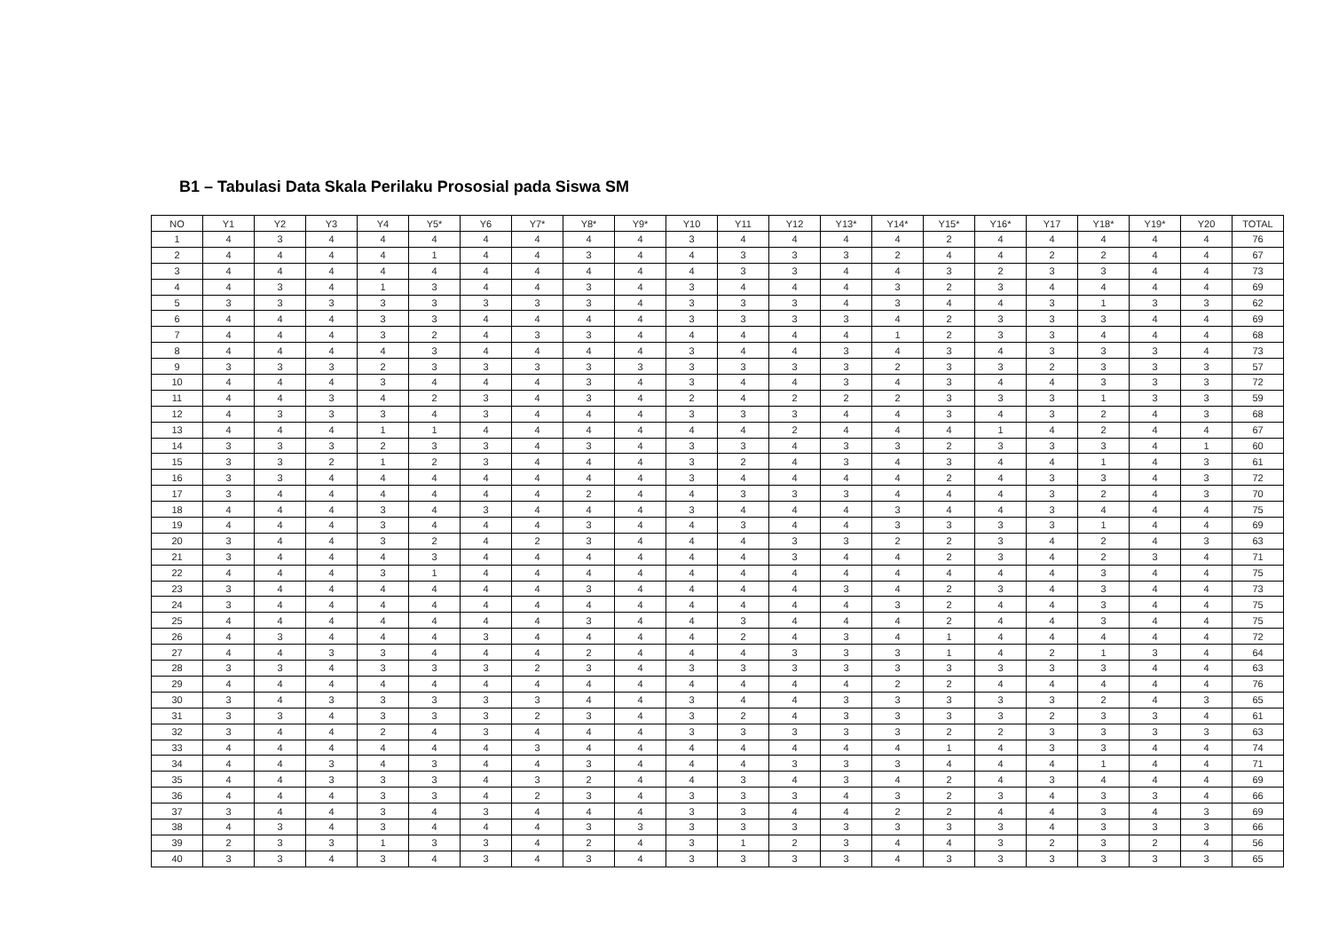B1 – Tabulasi Data Skala Perilaku Prososial pada Siswa SM
| NO | Y1 | Y2 | Y3 | Y4 | Y5* | Y6 | Y7* | Y8* | Y9* | Y10 | Y11 | Y12 | Y13* | Y14* | Y15* | Y16* | Y17 | Y18* | Y19* | Y20 | TOTAL |
| --- | --- | --- | --- | --- | --- | --- | --- | --- | --- | --- | --- | --- | --- | --- | --- | --- | --- | --- | --- | --- | --- |
| 1 | 4 | 3 | 4 | 4 | 4 | 4 | 4 | 4 | 4 | 3 | 4 | 4 | 4 | 4 | 2 | 4 | 4 | 4 | 4 | 4 | 76 |
| 2 | 4 | 4 | 4 | 4 | 1 | 4 | 4 | 3 | 4 | 4 | 3 | 3 | 3 | 2 | 4 | 4 | 2 | 2 | 4 | 4 | 67 |
| 3 | 4 | 4 | 4 | 4 | 4 | 4 | 4 | 4 | 4 | 4 | 3 | 3 | 4 | 4 | 3 | 2 | 3 | 3 | 4 | 4 | 73 |
| 4 | 4 | 3 | 4 | 1 | 3 | 4 | 4 | 3 | 4 | 3 | 4 | 4 | 4 | 3 | 2 | 3 | 4 | 4 | 4 | 4 | 69 |
| 5 | 3 | 3 | 3 | 3 | 3 | 3 | 3 | 3 | 4 | 3 | 3 | 3 | 4 | 3 | 4 | 4 | 3 | 1 | 3 | 3 | 62 |
| 6 | 4 | 4 | 4 | 3 | 3 | 4 | 4 | 4 | 4 | 3 | 3 | 3 | 3 | 4 | 2 | 3 | 3 | 3 | 4 | 4 | 69 |
| 7 | 4 | 4 | 4 | 3 | 2 | 4 | 3 | 3 | 4 | 4 | 4 | 4 | 4 | 1 | 2 | 3 | 3 | 4 | 4 | 4 | 68 |
| 8 | 4 | 4 | 4 | 4 | 3 | 4 | 4 | 4 | 4 | 3 | 4 | 4 | 3 | 4 | 3 | 4 | 3 | 3 | 3 | 4 | 73 |
| 9 | 3 | 3 | 3 | 2 | 3 | 3 | 3 | 3 | 3 | 3 | 3 | 3 | 3 | 2 | 3 | 3 | 2 | 3 | 3 | 3 | 57 |
| 10 | 4 | 4 | 4 | 3 | 4 | 4 | 4 | 3 | 4 | 3 | 4 | 4 | 3 | 4 | 3 | 4 | 4 | 3 | 3 | 3 | 72 |
| 11 | 4 | 4 | 3 | 4 | 2 | 3 | 4 | 3 | 4 | 2 | 4 | 2 | 2 | 2 | 3 | 3 | 3 | 1 | 3 | 3 | 59 |
| 12 | 4 | 3 | 3 | 3 | 4 | 3 | 4 | 4 | 4 | 3 | 3 | 3 | 4 | 4 | 3 | 4 | 3 | 2 | 4 | 3 | 68 |
| 13 | 4 | 4 | 4 | 1 | 1 | 4 | 4 | 4 | 4 | 4 | 4 | 2 | 4 | 4 | 4 | 1 | 4 | 2 | 4 | 4 | 67 |
| 14 | 3 | 3 | 3 | 2 | 3 | 3 | 4 | 3 | 4 | 3 | 3 | 4 | 3 | 3 | 2 | 3 | 3 | 3 | 4 | 1 | 60 |
| 15 | 3 | 3 | 2 | 1 | 2 | 3 | 4 | 4 | 4 | 3 | 2 | 4 | 3 | 4 | 3 | 4 | 4 | 1 | 4 | 3 | 61 |
| 16 | 3 | 3 | 4 | 4 | 4 | 4 | 4 | 4 | 4 | 3 | 4 | 4 | 4 | 4 | 2 | 4 | 3 | 3 | 4 | 3 | 72 |
| 17 | 3 | 4 | 4 | 4 | 4 | 4 | 4 | 2 | 4 | 4 | 3 | 3 | 3 | 4 | 4 | 4 | 3 | 2 | 4 | 3 | 70 |
| 18 | 4 | 4 | 4 | 3 | 4 | 3 | 4 | 4 | 4 | 3 | 4 | 4 | 4 | 3 | 4 | 4 | 3 | 4 | 4 | 4 | 75 |
| 19 | 4 | 4 | 4 | 3 | 4 | 4 | 4 | 3 | 4 | 4 | 3 | 4 | 4 | 3 | 3 | 3 | 3 | 1 | 4 | 4 | 69 |
| 20 | 3 | 4 | 4 | 3 | 2 | 4 | 2 | 3 | 4 | 4 | 4 | 3 | 3 | 2 | 2 | 3 | 4 | 2 | 4 | 3 | 63 |
| 21 | 3 | 4 | 4 | 4 | 3 | 4 | 4 | 4 | 4 | 4 | 4 | 3 | 4 | 4 | 2 | 3 | 4 | 2 | 3 | 4 | 71 |
| 22 | 4 | 4 | 4 | 3 | 1 | 4 | 4 | 4 | 4 | 4 | 4 | 4 | 4 | 4 | 4 | 4 | 4 | 3 | 4 | 4 | 75 |
| 23 | 3 | 4 | 4 | 4 | 4 | 4 | 4 | 3 | 4 | 4 | 4 | 4 | 3 | 4 | 2 | 3 | 4 | 3 | 4 | 4 | 73 |
| 24 | 3 | 4 | 4 | 4 | 4 | 4 | 4 | 4 | 4 | 4 | 4 | 4 | 4 | 3 | 2 | 4 | 4 | 3 | 4 | 4 | 75 |
| 25 | 4 | 4 | 4 | 4 | 4 | 4 | 4 | 3 | 4 | 4 | 3 | 4 | 4 | 4 | 2 | 4 | 4 | 3 | 4 | 4 | 75 |
| 26 | 4 | 3 | 4 | 4 | 4 | 3 | 4 | 4 | 4 | 4 | 2 | 4 | 3 | 4 | 1 | 4 | 4 | 4 | 4 | 4 | 72 |
| 27 | 4 | 4 | 3 | 3 | 4 | 4 | 4 | 2 | 4 | 4 | 4 | 3 | 3 | 3 | 1 | 4 | 2 | 1 | 3 | 4 | 64 |
| 28 | 3 | 3 | 4 | 3 | 3 | 3 | 2 | 3 | 4 | 3 | 3 | 3 | 3 | 3 | 3 | 3 | 3 | 3 | 4 | 4 | 63 |
| 29 | 4 | 4 | 4 | 4 | 4 | 4 | 4 | 4 | 4 | 4 | 4 | 4 | 4 | 2 | 2 | 4 | 4 | 4 | 4 | 4 | 76 |
| 30 | 3 | 4 | 3 | 3 | 3 | 3 | 3 | 4 | 4 | 3 | 4 | 4 | 3 | 3 | 3 | 3 | 3 | 2 | 4 | 3 | 65 |
| 31 | 3 | 3 | 4 | 3 | 3 | 3 | 2 | 3 | 4 | 3 | 2 | 4 | 3 | 3 | 3 | 3 | 2 | 3 | 3 | 4 | 61 |
| 32 | 3 | 4 | 4 | 2 | 4 | 3 | 4 | 4 | 4 | 3 | 3 | 3 | 3 | 3 | 2 | 2 | 3 | 3 | 3 | 3 | 63 |
| 33 | 4 | 4 | 4 | 4 | 4 | 4 | 3 | 4 | 4 | 4 | 4 | 4 | 4 | 4 | 1 | 4 | 3 | 3 | 4 | 4 | 74 |
| 34 | 4 | 4 | 3 | 4 | 3 | 4 | 4 | 3 | 4 | 4 | 4 | 3 | 3 | 3 | 4 | 4 | 4 | 1 | 4 | 4 | 71 |
| 35 | 4 | 4 | 3 | 3 | 3 | 4 | 3 | 2 | 4 | 4 | 3 | 4 | 3 | 4 | 2 | 4 | 3 | 4 | 4 | 4 | 69 |
| 36 | 4 | 4 | 4 | 3 | 3 | 4 | 2 | 3 | 4 | 3 | 3 | 3 | 4 | 3 | 2 | 3 | 4 | 3 | 3 | 4 | 66 |
| 37 | 3 | 4 | 4 | 3 | 4 | 3 | 4 | 4 | 4 | 3 | 3 | 4 | 4 | 2 | 2 | 4 | 4 | 3 | 4 | 3 | 69 |
| 38 | 4 | 3 | 4 | 3 | 4 | 4 | 4 | 3 | 3 | 3 | 3 | 3 | 3 | 3 | 3 | 3 | 4 | 3 | 3 | 3 | 66 |
| 39 | 2 | 3 | 3 | 1 | 3 | 3 | 4 | 2 | 4 | 3 | 1 | 2 | 3 | 4 | 4 | 3 | 2 | 3 | 2 | 4 | 56 |
| 40 | 3 | 3 | 4 | 3 | 4 | 3 | 4 | 3 | 4 | 3 | 3 | 3 | 3 | 4 | 3 | 3 | 3 | 3 | 3 | 3 | 65 |